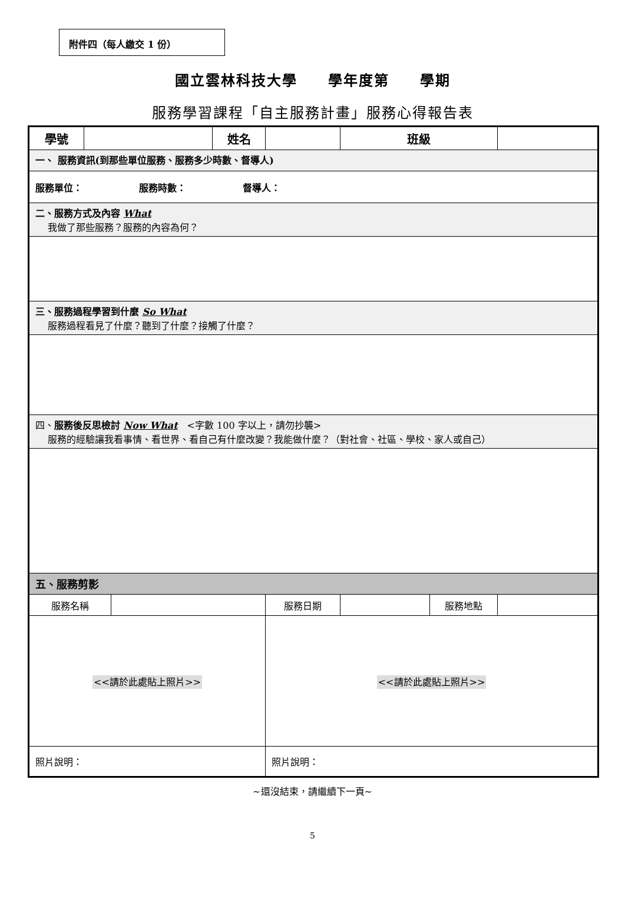附件四（每人繳交 1 份）
國立雲林科技大學　　學年度第　　學期
服務學習課程「自主服務計畫」服務心得報告表
| 學號 | | | 姓名 | | 班級 | | |
| 一、 服務資訊(到那些單位服務、服務多少時數、督導人) | | | | | | | |
| 服務單位： 服務時數： 督導人： | | | | | | | |
| 二、服務方式及內容 What 我做了那些服務？服務的內容為何？ | | | | | | | |
| 三、服務過程學習到什麼 So What 服務過程看見了什麼？聽到了什麼？接觸了什麼？ | | | | | | | |
| 四、 服務後反思檢討 Now What <字數 100 字以上，請勿抄襲> 服務的經驗讓我看事情、看世界、看自己有什麼改變？我能做什麼？（對社會、社區、學校、家人或自己） | | | | | | | |
| 五、服務剪影 | | | | | | | |
| 服務名稱 | | | | 服務日期 | | 服務地點 | |
| <<請於此處貼上照片>> | | | | <<請於此處貼上照片>> | | | |
| 照片說明： | | | | 照片說明： | | | |
~還沒結束，請繼續下一頁~
5